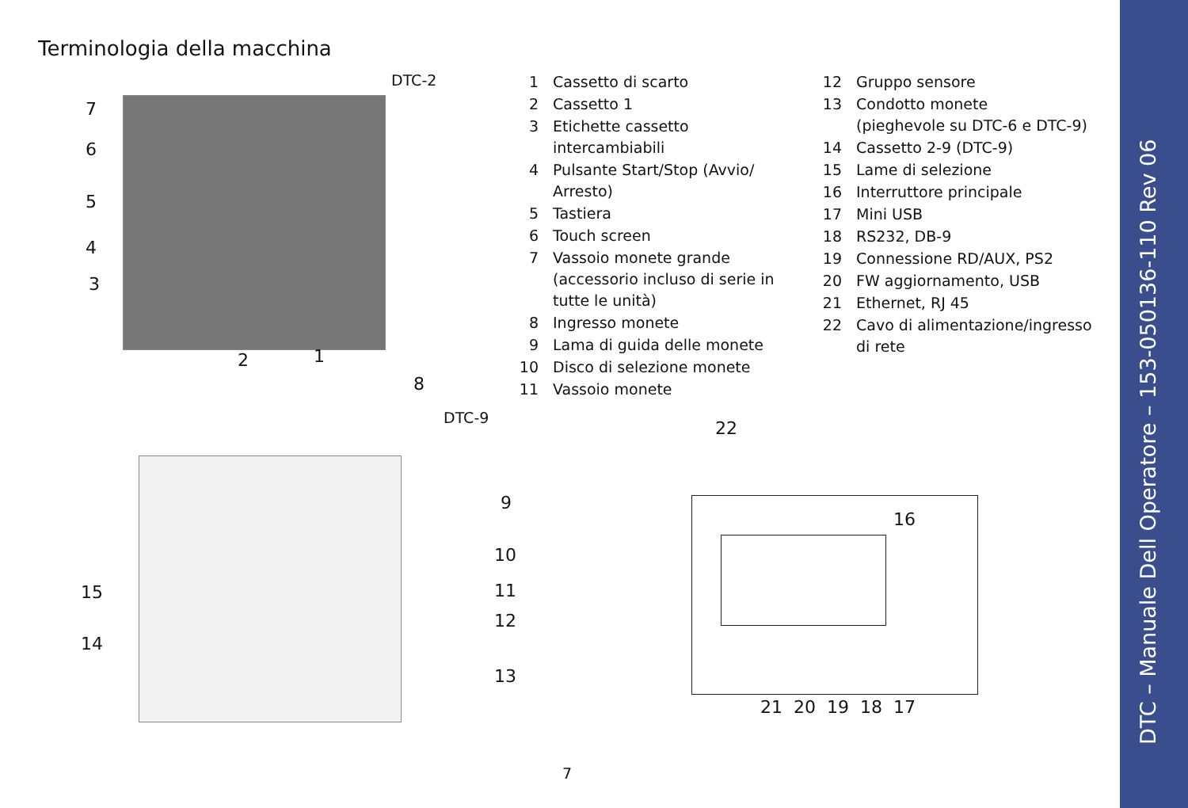Terminologia della macchina
DTC-2
7
6
5
4
3
2 1
| 1 | Cassetto di scarto |
| 2 | Cassetto 1 |
| 3 | Etichette cassetto intercambiabili |
| 4 | Pulsante Start/Stop (Avvio/ Arresto) |
| 5 | Tastiera |
| 6 | Touch screen |
| 7 | Vassoio monete grande (accessorio incluso di serie in tutte le unità) |
| 8 | Ingresso monete |
| 9 | Lama di guida delle monete |
| 10 | Disco di selezione monete |
| 11 | Vassoio monete |
| 12 | Gruppo sensore |
| 13 | Condotto monete (pieghevole su DTC-6 e DTC-9) |
| 14 | Cassetto 2-9 (DTC-9) |
| 15 | Lame di selezione |
| 16 | Interruttore principale |
| 17 | Mini USB |
| 18 | RS232, DB-9 |
| 19 | Connessione RD/AUX, PS2 |
| 20 | FW aggiornamento, USB |
| 21 | Ethernet, RJ 45 |
| 22 | Cavo di alimentazione/ingresso di rete |
8
DTC-9
9
10
11
12
13
15
14
22
16
21 20 19 18 17
7
DTC – Manuale Dell Operatore – 153-050136-110 Rev 06